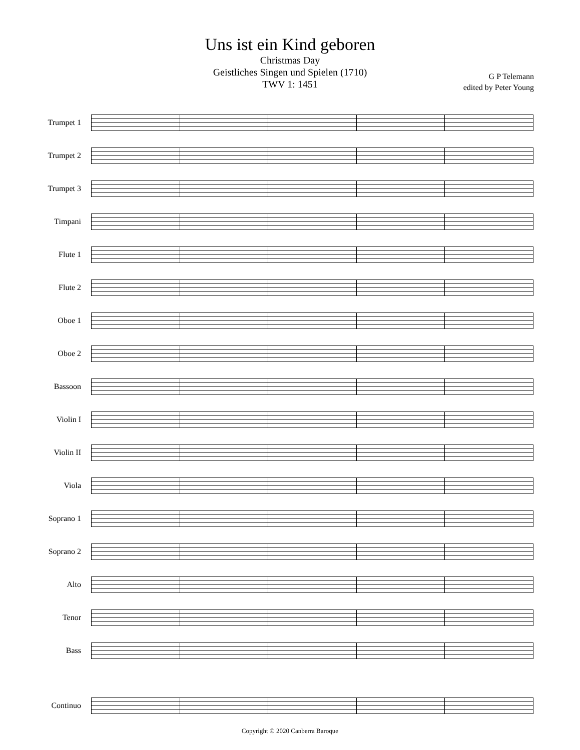Uns ist ein Kind geboren
Christmas Day
Geistliches Singen und Spielen (1710)
TWV 1: 1451
G P Telemann
edited by Peter Young
Trumpet 1
Trumpet 2
Trumpet 3
Timpani
Flute 1
Flute 2
Oboe 1
Oboe 2
Bassoon
Violin I
Violin II
Viola
Soprano 1
Soprano 2
Alto
Tenor
Bass
Continuo
Copyright © 2020 Canberra Baroque